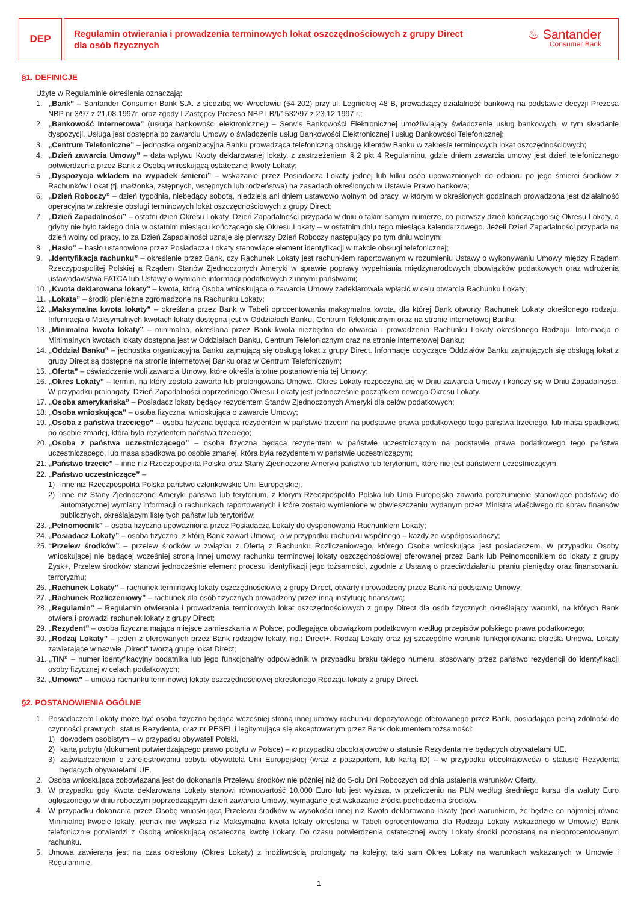DEP
Regulamin otwierania i prowadzenia terminowych lokat oszczędnościowych z grupy Direct
dla osób fizycznych
♨ Santander
Consumer Bank
§1. DEFINICJE
Użyte w Regulaminie określenia oznaczają:
1. „Bank” – Santander Consumer Bank S.A. z siedzibą we Wrocławiu (54-202) przy ul. Legnickiej 48 B, prowadzący działalność bankową na podstawie decyzji Prezesa NBP nr 3/97 z 21.08.1997r. oraz zgody I Zastępcy Prezesa NBP LB/I/1532/97 z 23.12.1997 r.;
2. „Bankowość Internetowa” (usługa bankowości elektronicznej) – Serwis Bankowości Elektronicznej umożliwiający świadczenie usług bankowych, w tym składanie dyspozycji. Usługa jest dostępna po zawarciu Umowy o świadczenie usług Bankowości Elektronicznej i usług Bankowości Telefonicznej;
3. „Centrum Telefoniczne” – jednostka organizacyjna Banku prowadząca telefoniczną obsługę klientów Banku w zakresie terminowych lokat oszczędnościowych;
4. „Dzień zawarcia Umowy” – data wpływu Kwoty deklarowanej lokaty, z zastrzeżeniem § 2 pkt 4 Regulaminu, gdzie dniem zawarcia umowy jest dzień telefonicznego potwierdzenia przez Bank z Osobą wnioskującą ostatecznej kwoty Lokaty;
5. „Dyspozycja wkładem na wypadek śmierci” – wskazanie przez Posiadacza Lokaty jednej lub kilku osób upoważnionych do odbioru po jego śmierci środków z Rachunków Lokat (tj. małżonka, zstępnych, wstępnych lub rodzeństwa) na zasadach określonych w Ustawie Prawo bankowe;
6. „Dzień Roboczy” – dzień tygodnia, niebędący sobotą, niedzielą ani dniem ustawowo wolnym od pracy, w którym w określonych godzinach prowadzona jest działalność operacyjna w zakresie obsługi terminowych lokat oszczędnościowych z grupy Direct;
7. „Dzień Zapadalności” – ostatni dzień Okresu Lokaty. Dzień Zapadalności przypada w dniu o takim samym numerze, co pierwszy dzień kończącego się Okresu Lokaty, a gdyby nie było takiego dnia w ostatnim miesiącu kończącego się Okresu Lokaty – w ostatnim dniu tego miesiąca kalendarzowego. Jeżeli Dzień Zapadalności przypada na dzień wolny od pracy, to za Dzień Zapadalności uznaje się pierwszy Dzień Roboczy następujący po tym dniu wolnym;
8. „Hasło” – hasło ustanowione przez Posiadacza Lokaty stanowiące element identyfikacji w trakcie obsługi telefonicznej;
9. „Identyfikacja rachunku” – określenie przez Bank, czy Rachunek Lokaty jest rachunkiem raportowanym w rozumieniu Ustawy o wykonywaniu Umowy między Rządem Rzeczypospolitej Polskiej a Rządem Stanów Zjednoczonych Ameryki w sprawie poprawy wypełniania międzynarodowych obowiązków podatkowych oraz wdrożenia ustawodawstwa FATCA lub Ustawy o wymianie informacji podatkowych z innymi państwami;
10. „Kwota deklarowana lokaty” – kwota, którą Osoba wnioskująca o zawarcie Umowy zadeklarowała wpłacić w celu otwarcia Rachunku Lokaty;
11. „Lokata” – środki pieniężne zgromadzone na Rachunku Lokaty;
12. „Maksymalna kwota lokaty” – określana przez Bank w Tabeli oprocentowania maksymalna kwota, dla której Bank otworzy Rachunek Lokaty określonego rodzaju. Informacja o Maksymalnych kwotach lokaty dostępna jest w Oddziałach Banku, Centrum Telefonicznym oraz na stronie internetowej Banku;
13. „Minimalna kwota lokaty” – minimalna, określana przez Bank kwota niezbędna do otwarcia i prowadzenia Rachunku Lokaty określonego Rodzaju. Informacja o Minimalnych kwotach lokaty dostępna jest w Oddziałach Banku, Centrum Telefonicznym oraz na stronie internetowej Banku;
14. „Oddział Banku” – jednostka organizacyjna Banku zajmującą się obsługą lokat z grupy Direct. Informacje dotyczące Oddziałów Banku zajmujących się obsługą lokat z grupy Direct są dostępne na stronie internetowej Banku oraz w Centrum Telefonicznym;
15. „Oferta” – oświadczenie woli zawarcia Umowy, które określa istotne postanowienia tej Umowy;
16. „Okres Lokaty” – termin, na który została zawarta lub prolongowana Umowa. Okres Lokaty rozpoczyna się w Dniu zawarcia Umowy i kończy się w Dniu Zapadalności. W przypadku prolongaty, Dzień Zapadalności poprzedniego Okresu Lokaty jest jednocześnie początkiem nowego Okresu Lokaty.
17. „Osoba amerykańska” – Posiadacz lokaty będący rezydentem Stanów Zjednoczonych Ameryki dla celów podatkowych;
18. „Osoba wnioskująca” – osoba fizyczna, wnioskująca o zawarcie Umowy;
19. „Osoba z państwa trzeciego” – osoba fizyczna będąca rezydentem w państwie trzecim na podstawie prawa podatkowego tego państwa trzeciego, lub masa spadkowa po osobie zmarłej, która była rezydentem państwa trzeciego;
20. „Osoba z państwa uczestniczącego” – osoba fizyczna będąca rezydentem w państwie uczestniczącym na podstawie prawa podatkowego tego państwa uczestniczącego, lub masa spadkowa po osobie zmarłej, która była rezydentem w państwie uczestniczącym;
21. „Państwo trzecie” – inne niż Rzeczpospolita Polska oraz Stany Zjednoczone Ameryki państwo lub terytorium, które nie jest państwem uczestniczącym;
22. „Państwo uczestniczące” –
1) inne niż Rzeczpospolita Polska państwo członkowskie Unii Europejskiej,
2) inne niż Stany Zjednoczone Ameryki państwo lub terytorium, z którym Rzeczpospolita Polska lub Unia Europejska zawarła porozumienie stanowiące podstawę do automatycznej wymiany informacji o rachunkach raportowanych i które zostało wymienione w obwieszczeniu wydanym przez Ministra właściwego do spraw finansów publicznych, określającym listę tych państw lub terytoriów;
23. „Pełnomocnik” – osoba fizyczna upoważniona przez Posiadacza Lokaty do dysponowania Rachunkiem Lokaty;
24. „Posiadacz Lokaty” – osoba fizyczna, z którą Bank zawarł Umowę, a w przypadku rachunku wspólnego – każdy ze współposiadaczy;
25. “Przelew środków” – przelew środków w związku z Ofertą z Rachunku Rozliczeniowego, którego Osoba wnioskująca jest posiadaczem. W przypadku Osoby wnioskującej nie będącej wcześniej stroną innej umowy rachunku terminowej lokaty oszczędnościowej oferowanej przez Bank lub Pełnomocnikiem do lokaty z grupy Zysk+, Przelew środków stanowi jednocześnie element procesu identyfikacji jego tożsamości, zgodnie z Ustawą o przeciwdziałaniu praniu pieniędzy oraz finansowaniu terroryzmu;
26. „Rachunek Lokaty” – rachunek terminowej lokaty oszczędnościowej z grupy Direct, otwarty i prowadzony przez Bank na podstawie Umowy;
27. „Rachunek Rozliczeniowy” – rachunek dla osób fizycznych prowadzony przez inną instytucję finansową;
28. „Regulamin” – Regulamin otwierania i prowadzenia terminowych lokat oszczędnościowych z grupy Direct dla osób fizycznych określający warunki, na których Bank otwiera i prowadzi rachunek lokaty z grupy Direct;
29. „Rezydent” – osoba fizyczna mająca miejsce zamieszkania w Polsce, podlegająca obowiązkom podatkowym według przepisów polskiego prawa podatkowego;
30. „Rodzaj Lokaty” – jeden z oferowanych przez Bank rodzajów lokaty, np.: Direct+. Rodzaj Lokaty oraz jej szczególne warunki funkcjonowania określa Umowa. Lokaty zawierające w nazwie „Direct” tworzą grupę lokat Direct;
31. „TIN” – numer identyfikacyjny podatnika lub jego funkcjonalny odpowiednik w przypadku braku takiego numeru, stosowany przez państwo rezydencji do identyfikacji osoby fizycznej w celach podatkowych;
32. „Umowa” – umowa rachunku terminowej lokaty oszczędnościowej określonego Rodzaju lokaty z grupy Direct.
§2. POSTANOWIENIA OGÓLNE
1. Posiadaczem Lokaty może być osoba fizyczna będąca wcześniej stroną innej umowy rachunku depozytowego oferowanego przez Bank, posiadająca pełną zdolność do czynności prawnych, status Rezydenta, oraz nr PESEL i legitymująca się akceptowanym przez Bank dokumentem tożsamości:
1) dowodem osobistym – w przypadku obywateli Polski,
2) kartą pobytu (dokument potwierdzającego prawo pobytu w Polsce) – w przypadku obcokrajowców o statusie Rezydenta nie będących obywatelami UE.
3) zaświadczeniem o zarejestrowaniu pobytu obywatela Unii Europejskiej (wraz z paszportem, lub kartą ID) – w przypadku obcokrajowców o statusie Rezydenta będących obywatelami UE.
2. Osoba wnioskująca zobowiązana jest do dokonania Przelewu środków nie później niż do 5-ciu Dni Roboczych od dnia ustalenia warunków Oferty.
3. W przypadku gdy Kwota deklarowana Lokaty stanowi równowartość 10.000 Euro lub jest wyższa, w przeliczeniu na PLN według średniego kursu dla waluty Euro ogłoszonego w dniu roboczym poprzedzającym dzień zawarcia Umowy, wymagane jest wskazanie źródła pochodzenia środków.
4. W przypadku dokonania przez Osobę wnioskującą Przelewu środków w wysokości innej niż Kwota deklarowana lokaty (pod warunkiem, że będzie co najmniej równa Minimalnej kwocie lokaty, jednak nie większa niż Maksymalna kwota lokaty określona w Tabeli oprocentowania dla Rodzaju Lokaty wskazanego w Umowie) Bank telefonicznie potwierdzi z Osobą wnioskującą ostateczną kwotę Lokaty. Do czasu potwierdzenia ostatecznej kwoty Lokaty środki pozostaną na nieoprocentowanym rachunku.
5. Umowa zawierana jest na czas określony (Okres Lokaty) z możliwością prolongaty na kolejny, taki sam Okres Lokaty na warunkach wskazanych w Umowie i Regulaminie.
1